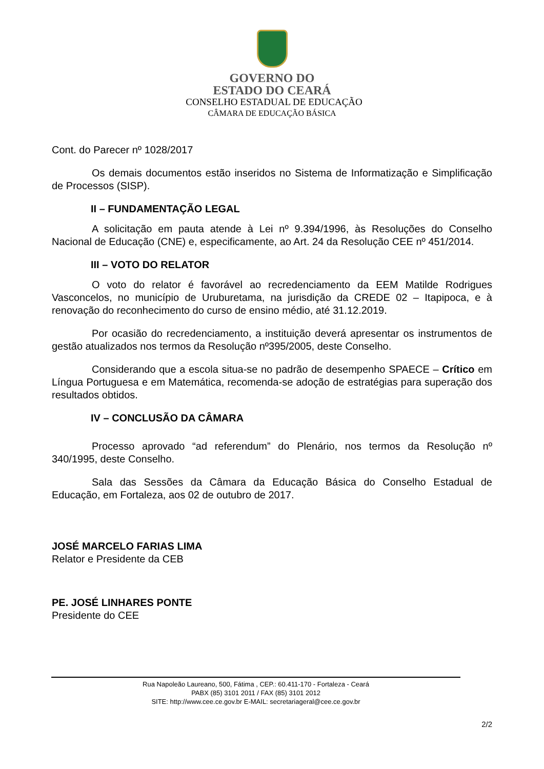GOVERNO DO
ESTADO DO CEARÁ
CONSELHO ESTADUAL DE EDUCAÇÃO
CÂMARA DE EDUCAÇÃO BÁSICA
Cont. do Parecer nº 1028/2017
Os demais documentos estão inseridos no Sistema de Informatização e Simplificação de Processos (SISP).
II – FUNDAMENTAÇÃO LEGAL
A solicitação em pauta atende à Lei nº 9.394/1996, às Resoluções do Conselho Nacional de Educação (CNE) e, especificamente, ao Art. 24 da Resolução CEE nº 451/2014.
III – VOTO DO RELATOR
O voto do relator é favorável ao recredenciamento da EEM Matilde Rodrigues Vasconcelos, no município de Uruburetama, na jurisdição da CREDE 02 – Itapipoca, e à renovação do reconhecimento do curso de ensino médio, até 31.12.2019.
Por ocasião do recredenciamento, a instituição deverá apresentar os instrumentos de gestão atualizados nos termos da Resolução nº395/2005, deste Conselho.
Considerando que a escola situa-se no padrão de desempenho SPAECE – Crítico em Língua Portuguesa e em Matemática, recomenda-se adoção de estratégias para superação dos resultados obtidos.
IV – CONCLUSÃO DA CÂMARA
Processo aprovado “ad referendum” do Plenário, nos termos da Resolução nº 340/1995, deste Conselho.
Sala das Sessões da Câmara da Educação Básica do Conselho Estadual de Educação, em Fortaleza, aos 02 de outubro de 2017.
JOSÉ MARCELO FARIAS LIMA
Relator e Presidente da CEB
PE. JOSÉ LINHARES PONTE
Presidente do CEE
Rua Napoleão Laureano, 500, Fátima , CEP.: 60.411-170 - Fortaleza - Ceará
PABX (85) 3101 2011 / FAX (85) 3101 2012
SITE: http://www.cee.ce.gov.br E-MAIL: secretariageral@cee.ce.gov.br
2/2